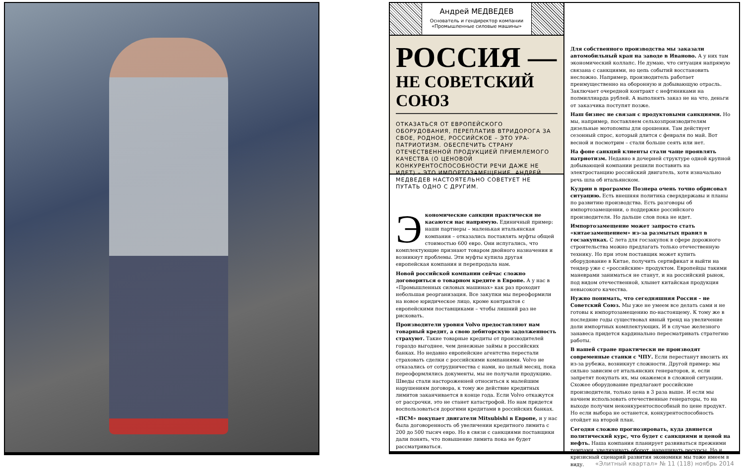Андрей МЕДВЕДЕВ
Основатель и гендиректор компании «Промышленные силовые машины»
РОССИЯ —
НЕ СОВЕТСКИЙ СОЮЗ
ОТКАЗАТЬСЯ ОТ ЕВРОПЕЙСКОГО ОБОРУДОВАНИЯ, ПЕРЕПЛАТИВ ВТРИДОРОГА ЗА СВОЕ, РОДНОЕ, РОССИЙСКОЕ – ЭТО УРА-ПАТРИОТИЗМ. ОБЕСПЕЧИТЬ СТРАНУ ОТЕЧЕСТВЕННОЙ ПРОДУКЦИЕЙ ПРИЕМЛЕМОГО КАЧЕСТВА (О ЦЕНОВОЙ КОНКУРЕНТОСПОСОБНОСТИ РЕЧИ ДАЖЕ НЕ ИДЕТ) – ЭТО ИМПОРТОЗАМЕЩЕНИЕ. АНДРЕЙ МЕДВЕДЕВ НАСТОЯТЕЛЬНО СОВЕТУЕТ НЕ ПУТАТЬ ОДНО С ДРУГИМ.
Экономические санкции практически не касаются нас напрямую. Единичный пример: наши партнеры – маленькая итальянская компания – отказались поставлять муфты общей стоимостью 600 евро. Они испугались, что комплектующие признают товаром двойного назначения и возникнут проблемы. Эти муфты купила другая европейская компания и перепродала нам.
Новой российской компании сейчас сложно договориться о товарном кредите в Европе. А у нас в «Промышленных силовых машинах» как раз проходит небольшая реорганизация. Все закупки мы переоформили на новое юридическое лицо, кроме контрактов с европейскими поставщиками – чтобы лишний раз не рисковать.
Производители уровня Volvo предоставляют нам товарный кредит, а свою дебиторскую задолженность страхуют. Такие товарные кредиты от производителей гораздо выгоднее, чем денежные займы в российских банках. Но недавно европейские агентства перестали страховать сделки с российскими компаниями. Volvo не отказались от сотрудничества с нами, но целый месяц, пока переоформлялись документы, мы не получали продукцию. Шведы стали настороженней относиться к малейшим нарушениям договора, к тому же действие кредитных лимитов заканчивается в конце года. Если Volvo откажутся от рассрочки, это не станет катастрофой. Но нам придется воспользоваться дорогими кредитами в российских банках.
«ПСМ» покупает двигатели Mitsubishi в Европе, и у нас была договоренность об увеличении кредитного лимита с 200 до 500 тысяч евро. Но в связи с санкциями поставщики дали понять, что повышение лимита пока не будет рассматриваться.
Для собственного производства мы заказали автомобильный кран на заводе в Иваново. А у них там экономический коллапс. Не думаю, что ситуация напрямую связана с санкциями, но цепь событий восстановить несложно. Например, производитель работает преимущественно на оборонную и добывающую отрасль. Заключает очередной контракт с нефтяниками на полмиллиарда рублей. А выполнять заказ не на что, деньги от заказчика поступят позже.
Наш бизнес не связан с продуктовыми санкциями. Но мы, например, поставляем сельхозпроизводителям дизельные мотопомпы для орошения. Там действует сезонный спрос, который длится с февраля по май. Вот весной и посмотрим – стали больше сеять или нет.
На фоне санкций клиенты стали чаще проявлять патриотизм. Недавно в дочерней структуре одной крупной добывающей компании решили поставить на электростанцию российский двигатель, хотя изначально речь шла об итальянском.
Кудрин в программе Познера очень точно обрисовал ситуацию. Есть внешняя политика сверхдержавы и планы по развитию производства. Есть разговоры об импортозамещении, о поддержке российского производителя. Но дальше слов пока не идет.
Импортозамещение может запросто стать «китаезамещением» из-за размытых правил в госзакупках. С лета для госзакупок в сфере дорожного строительства можно предлагать только отечественную технику. Но при этом поставщик может купить оборудование в Китае, получить сертификат и выйти на тендер уже с «российским» продуктом. Европейцы такими маневрами заниматься не станут, и на российский рынок, под видом отечественной, хлынет китайская продукция невысокого качества.
Нужно понимать, что сегодняшняя Россия – не Советский Союз. Мы уже не умеем все делать сами и не готовы к импортозамещению по-настоящему. К тому же в последние годы существовал явный тренд на увеличение доли импортных комплектующих. И в случае железного занавеса придется кардинально пересматривать стратегию работы.
В нашей стране практически не производят современные станки с ЧПУ. Если перестанут ввозить их из-за рубежа, возникнут сложности. Другой пример: мы сильно зависим от итальянских генераторов, и, если запретят покупать их, мы окажемся в сложной ситуации. Схожее оборудование предлагают российские производители, только цена в 3 раза выше. И если мы начнем использовать отечественные генераторы, то на выходе получим неконкурентоспособный по цене продукт. Но если выбора не останется, конкурентоспособность отойдет на второй план.
Сегодня сложно прогнозировать, куда двинется политический курс, что будет с санкциями и ценой на нефть. Наша компания планирует развиваться прежними темпами, увеличивать оборот, наращивать ресурсы. Но и кризисный сценарий развития экономики мы тоже имеем в виду.
«Элитный квартал» № 11 (118) ноябрь 2014